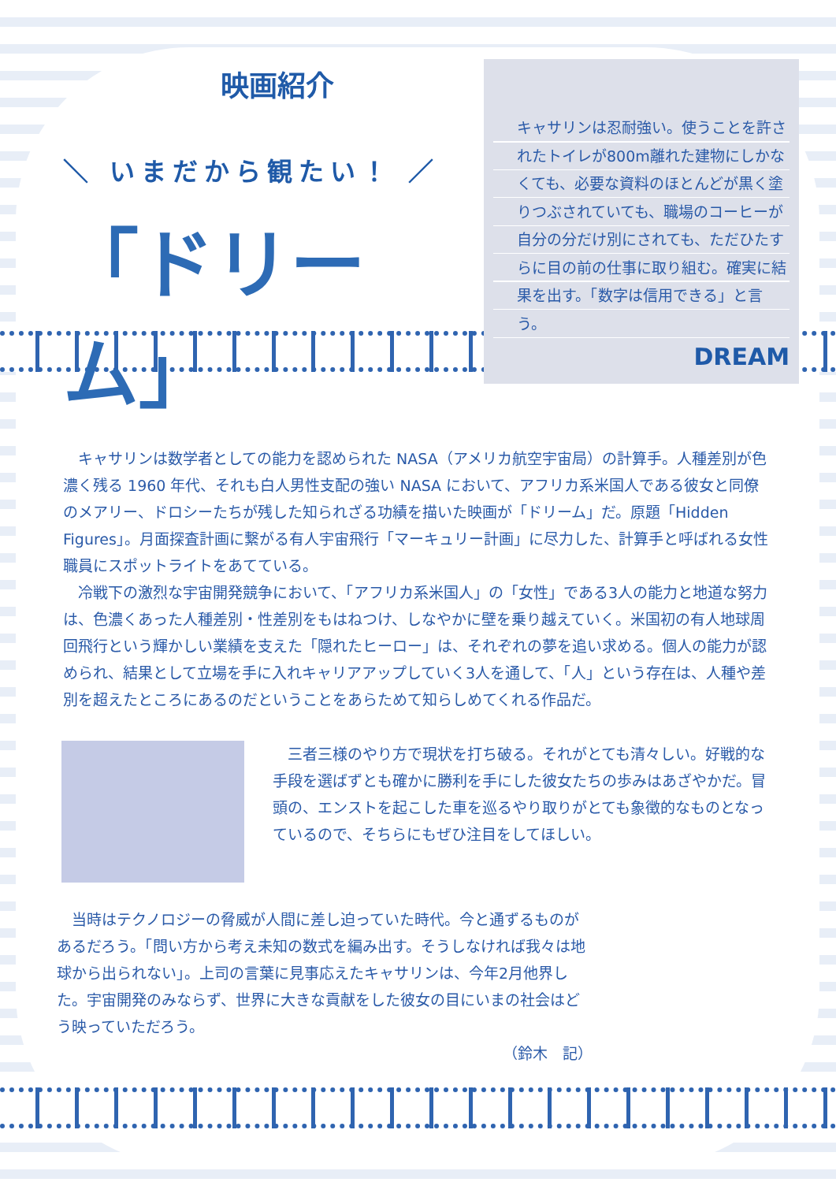映画紹介
＼ いまだから観たい！ ／
「ドリーム」
キャサリンは忍耐強い。使うことを許されたトイレが800m離れた建物にしかなくても、必要な資料のほとんどが黒く塗りつぶされていても、職場のコーヒーが自分の分だけ別にされても、ただひたすらに目の前の仕事に取り組む。確実に結果を出す。「数字は信用できる」と言う。
DREAM
　キャサリンは数学者としての能力を認められた NASA（アメリカ航空宇宙局）の計算手。人種差別が色濃く残る 1960 年代、それも白人男性支配の強い NASA において、アフリカ系米国人である彼女と同僚のメアリー、ドロシーたちが残した知られざる功績を描いた映画が「ドリーム」だ。原題「Hidden Figures」。月面探査計画に繋がる有人宇宙飛行「マーキュリー計画」に尽力した、計算手と呼ばれる女性職員にスポットライトをあてている。
　冷戦下の激烈な宇宙開発競争において、「アフリカ系米国人」の「女性」である3人の能力と地道な努力は、色濃くあった人種差別・性差別をもはねつけ、しなやかに壁を乗り越えていく。米国初の有人地球周回飛行という輝かしい業績を支えた「隠れたヒーロー」は、それぞれの夢を追い求める。個人の能力が認められ、結果として立場を手に入れキャリアアップしていく3人を通して、「人」という存在は、人種や差別を超えたところにあるのだということをあらためて知らしめてくれる作品だ。
　三者三様のやり方で現状を打ち破る。それがとても清々しい。好戦的な手段を選ばずとも確かに勝利を手にした彼女たちの歩みはあざやかだ。冒頭の、エンストを起こした車を巡るやり取りがとても象徴的なものとなっているので、そちらにもぜひ注目をしてほしい。
　当時はテクノロジーの脅威が人間に差し迫っていた時代。今と通ずるものがあるだろう。「問い方から考え未知の数式を編み出す。そうしなければ我々は地球から出られない」。上司の言葉に見事応えたキャサリンは、今年2月他界した。宇宙開発のみならず、世界に大きな貢献をした彼女の目にいまの社会はどう映っていただろう。
（鈴木　記）